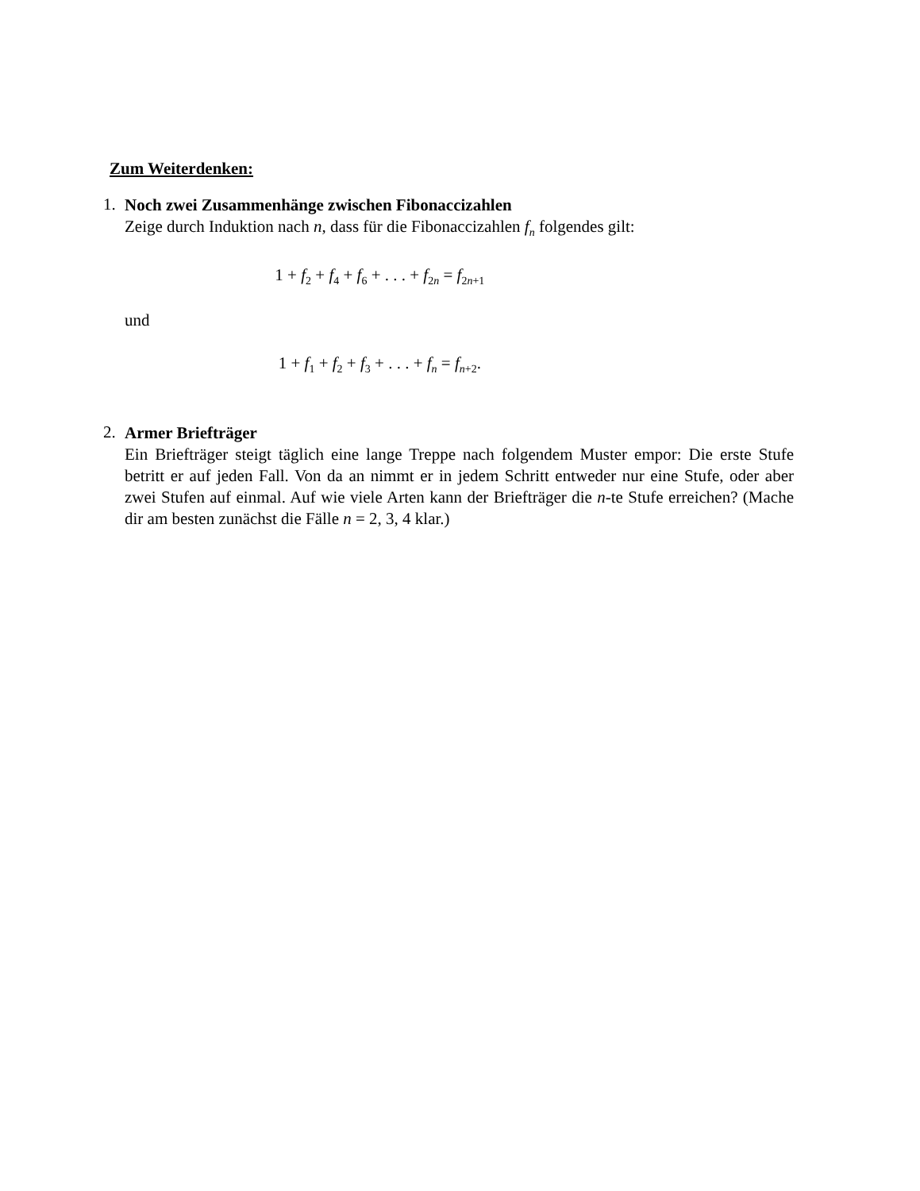Zum Weiterdenken:
1.
Noch zwei Zusammenhänge zwischen Fibonaccizahlen
Zeige durch Induktion nach n, dass für die Fibonaccizahlen f<sub>n</sub> folgendes gilt:
1 + f<sub>2</sub> + f<sub>4</sub> + f<sub>6</sub> + . . . + f<sub>2n</sub> = f<sub>2n+1</sub>
und
1 + f<sub>1</sub> + f<sub>2</sub> + f<sub>3</sub> + . . . + f<sub>n</sub> = f<sub>n+2</sub>.
2.
Armer Briefträger
Ein Briefträger steigt täglich eine lange Treppe nach folgendem Muster empor: Die erste Stufe betritt er auf jeden Fall. Von da an nimmt er in jedem Schritt entweder nur eine Stufe, oder aber zwei Stufen auf einmal. Auf wie viele Arten kann der Briefträger die n-te Stufe erreichen? (Mache dir am besten zunächst die Fälle n = 2, 3, 4 klar.)